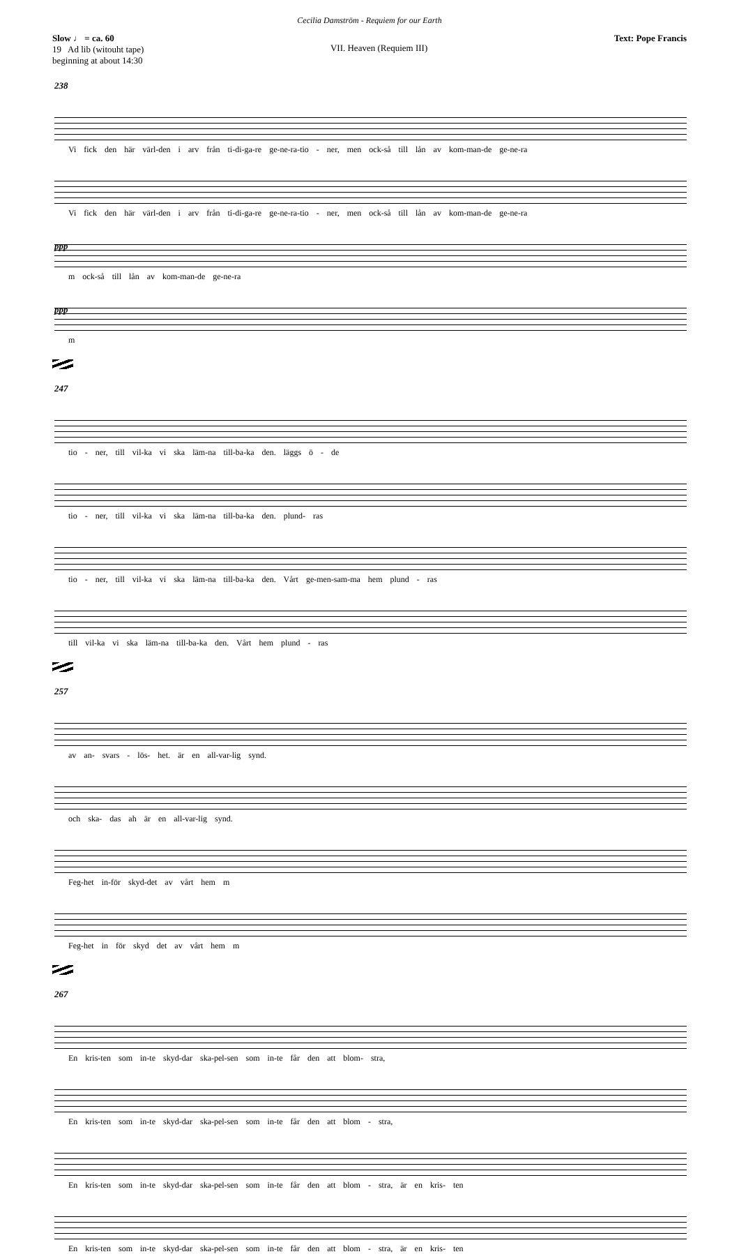Cecilia Damström - Requiem for our Earth
Slow ♩ = ca. 60
19 Ad lib (witouht tape)
beginning at about 14:30
VII. Heaven (Requiem III)
Text: Pope Francis
238
Vi fick den här värl-den i arv från ti-di-ga-re ge-ne-ra-tio - ner, men ock-så till lån av kom-man-de ge-ne-ra
Vi fick den här värl-den i arv från ti-di-ga-re ge-ne-ra-tio - ner, men ock-så till lån av kom-man-de ge-ne-ra
ppp
m ock-så till lån av kom-man-de ge-ne-ra
ppp
m
247
tio - ner, till vil-ka vi ska läm-na till-ba-ka den. läggs ö - de
tio - ner, till vil-ka vi ska läm-na till-ba-ka den. plund- ras
tio - ner, till vil-ka vi ska läm-na till-ba-ka den. Vårt ge-men-sam-ma hem plund - ras
till vil-ka vi ska läm-na till-ba-ka den. Vårt hem plund - ras
257
av an- svars - lös- het. är en all-var-lig synd.
och ska- das ah är en all-var-lig synd.
Feg-het in-för skyd-det av vårt hem m
Feg-het in för skyd det av vårt hem m
267
En kris-ten som in-te skyd-dar ska-pel-sen som in-te får den att blom- stra,
En kris-ten som in-te skyd-dar ska-pel-sen som in-te får den att blom - stra,
En kris-ten som in-te skyd-dar ska-pel-sen som in-te får den att blom - stra, är en kris- ten
En kris-ten som in-te skyd-dar ska-pel-sen som in-te får den att blom - stra, är en kris- ten